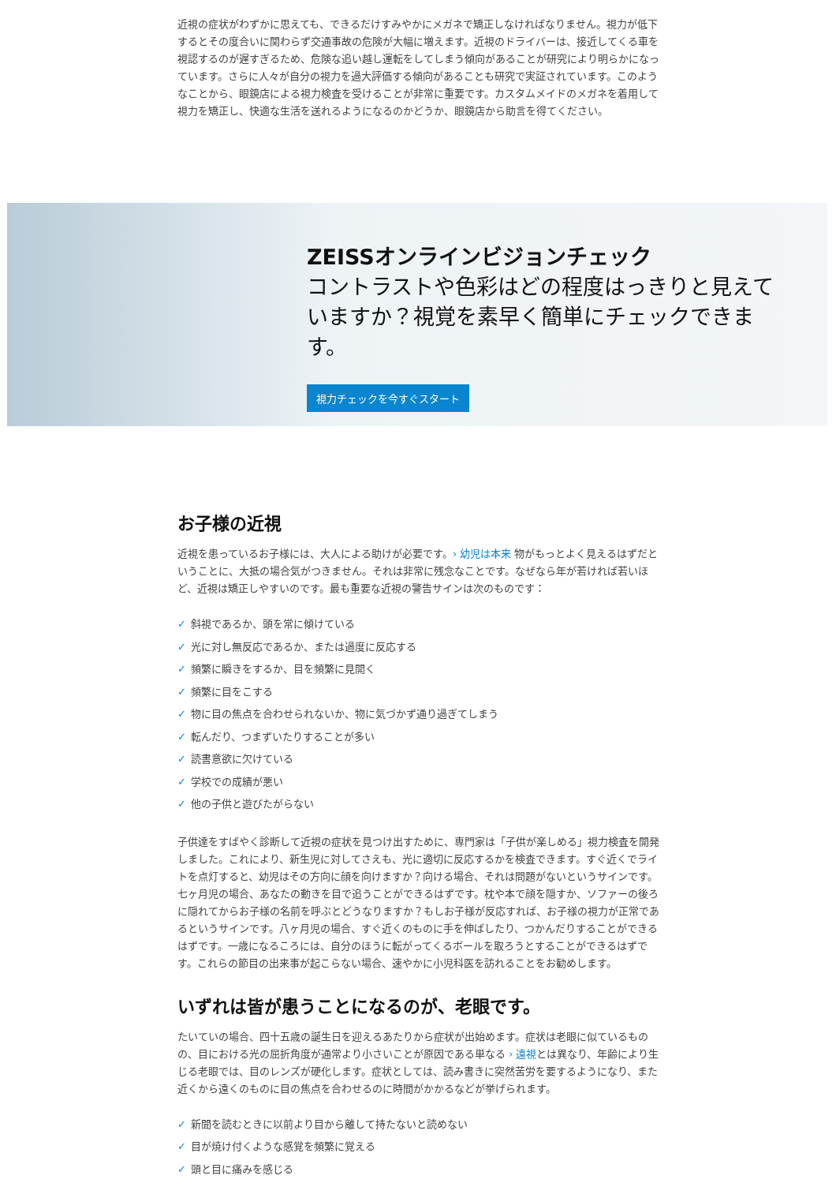近視の症状がわずかに思えても、できるだけすみやかにメガネで矯正しなければなりません。視力が低下するとその度合いに関わらず交通事故の危険が大幅に増えます。近視のドライバーは、接近してくる車を視認するのが遅すぎるため、危険な追い越し運転をしてしまう傾向があることが研究により明らかになっています。さらに人々が自分の視力を過大評価する傾向があることも研究で実証されています。このようなことから、眼鏡店による視力検査を受けることが非常に重要です。カスタムメイドのメガネを着用して視力を矯正し、快適な生活を送れるようになるのかどうか、眼鏡店から助言を得てください。
ZEISSオンラインビジョンチェック
コントラストや色彩はどの程度はっきりと見えていますか？視覚を素早く簡単にチェックできます。
視力チェックを今すぐスタート
お子様の近視
近視を患っているお子様には、大人による助けが必要です。› 幼児は本来 物がもっとよく見えるはずだということに、大抵の場合気がつきません。それは非常に残念なことです。なぜなら年が若ければ若いほど、近視は矯正しやすいのです。最も重要な近視の警告サインは次のものです：
✓ 斜視であるか、頭を常に傾けている
✓ 光に対し無反応であるか、または過度に反応する
✓ 頻繁に瞬きをするか、目を頻繁に見開く
✓ 頻繁に目をこする
✓ 物に目の焦点を合わせられないか、物に気づかず通り過ぎてしまう
✓ 転んだり、つまずいたりすることが多い
✓ 読書意欲に欠けている
✓ 学校での成績が悪い
✓ 他の子供と遊びたがらない
子供達をすばやく診断して近視の症状を見つけ出すために、専門家は「子供が楽しめる」視力検査を開発しました。これにより、新生児に対してさえも、光に適切に反応するかを検査できます。すぐ近くでライトを点灯すると、幼児はその方向に顔を向けますか？向ける場合、それは問題がないというサインです。七ヶ月児の場合、あなたの動きを目で追うことができるはずです。枕や本で顔を隠すか、ソファーの後ろに隠れてからお子様の名前を呼ぶとどうなりますか？もしお子様が反応すれば、お子様の視力が正常であるというサインです。八ヶ月児の場合、すぐ近くのものに手を伸ばしたり、つかんだりすることができるはずです。一歳になるころには、自分のほうに転がってくるボールを取ろうとすることができるはずです。これらの節目の出来事が起こらない場合、速やかに小児科医を訪れることをお勧めします。
いずれは皆が患うことになるのが、老眼です。
たいていの場合、四十五歳の誕生日を迎えるあたりから症状が出始めます。症状は老眼に似ているものの、目における光の屈折角度が通常より小さいことが原因である単なる › 遠視とは異なり、年齢により生じる老眼では、目のレンズが硬化します。症状としては、読み書きに突然苦労を要するようになり、また近くから遠くのものに目の焦点を合わせるのに時間がかかるなどが挙げられます。
✓ 新聞を読むときに以前より目から離して持たないと読めない
✓ 目が焼け付くような感覚を頻繁に覚える
✓ 頭と目に痛みを感じる